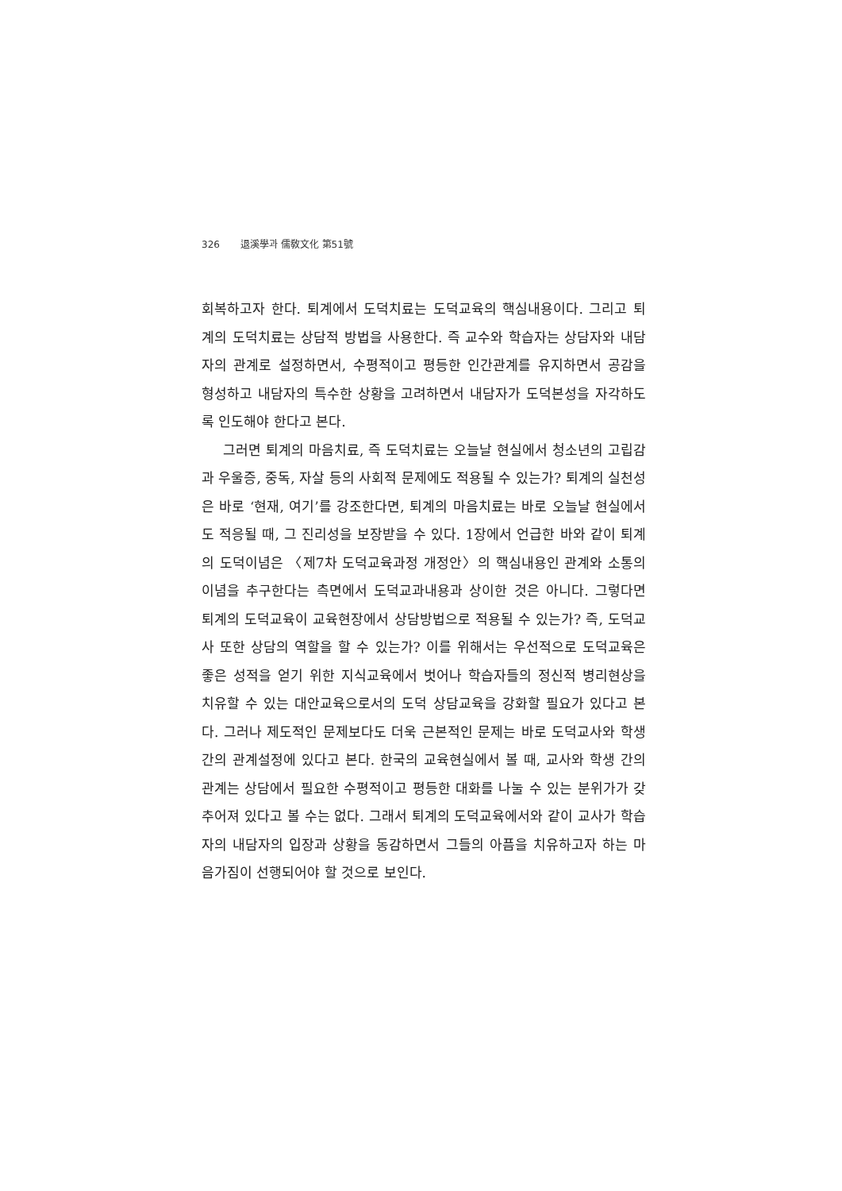326 退溪學과 儒敎文化 第51號
회복하고자 한다. 퇴계에서 도덕치료는 도덕교육의 핵심내용이다. 그리고 퇴계의 도덕치료는 상담적 방법을 사용한다. 즉 교수와 학습자는 상담자와 내담자의 관계로 설정하면서, 수평적이고 평등한 인간관계를 유지하면서 공감을 형성하고 내담자의 특수한 상황을 고려하면서 내담자가 도덕본성을 자각하도록 인도해야 한다고 본다.
그러면 퇴계의 마음치료, 즉 도덕치료는 오늘날 현실에서 청소년의 고립감과 우울증, 중독, 자살 등의 사회적 문제에도 적용될 수 있는가? 퇴계의 실천성은 바로 ‘현재, 여기’를 강조한다면, 퇴계의 마음치료는 바로 오늘날 현실에서도 적응될 때, 그 진리성을 보장받을 수 있다. 1장에서 언급한 바와 같이 퇴계의 도덕이념은 〈제7차 도덕교육과정 개정안〉의 핵심내용인 관계와 소통의 이념을 추구한다는 측면에서 도덕교과내용과 상이한 것은 아니다. 그렇다면 퇴계의 도덕교육이 교육현장에서 상담방법으로 적용될 수 있는가? 즉, 도덕교사 또한 상담의 역할을 할 수 있는가? 이를 위해서는 우선적으로 도덕교육은 좋은 성적을 얻기 위한 지식교육에서 벗어나 학습자들의 정신적 병리현상을 치유할 수 있는 대안교육으로서의 도덕 상담교육을 강화할 필요가 있다고 본다. 그러나 제도적인 문제보다도 더욱 근본적인 문제는 바로 도덕교사와 학생 간의 관계설정에 있다고 본다. 한국의 교육현실에서 볼 때, 교사와 학생 간의 관계는 상담에서 필요한 수평적이고 평등한 대화를 나눌 수 있는 분위가가 갖추어져 있다고 볼 수는 없다. 그래서 퇴계의 도덕교육에서와 같이 교사가 학습자의 내담자의 입장과 상황을 동감하면서 그들의 아픔을 치유하고자 하는 마음가짐이 선행되어야 할 것으로 보인다.